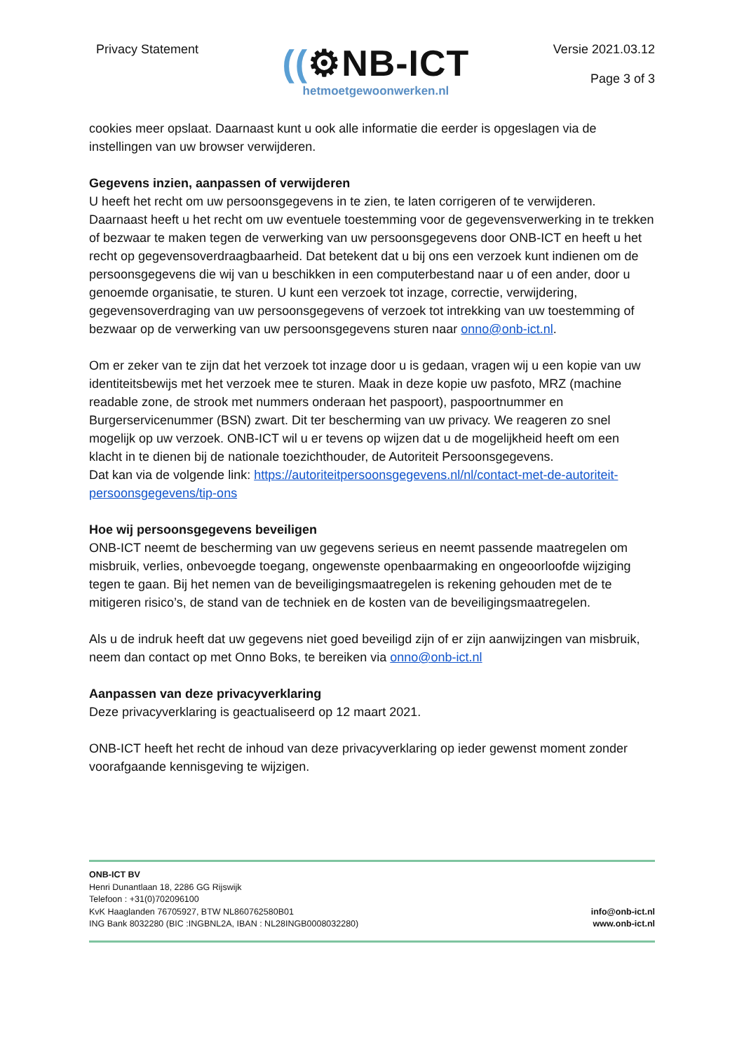Privacy Statement
((⚙NB-ICT
hetmoetgewoonwerken.nl
Versie 2021.03.12
Page 3 of 3
cookies meer opslaat. Daarnaast kunt u ook alle informatie die eerder is opgeslagen via de instellingen van uw browser verwijderen.
Gegevens inzien, aanpassen of verwijderen
U heeft het recht om uw persoonsgegevens in te zien, te laten corrigeren of te verwijderen. Daarnaast heeft u het recht om uw eventuele toestemming voor de gegevensverwerking in te trekken of bezwaar te maken tegen de verwerking van uw persoonsgegevens door ONB-ICT en heeft u het recht op gegevensoverdraagbaarheid. Dat betekent dat u bij ons een verzoek kunt indienen om de persoonsgegevens die wij van u beschikken in een computerbestand naar u of een ander, door u genoemde organisatie, te sturen. U kunt een verzoek tot inzage, correctie, verwijdering, gegevensoverdraging van uw persoonsgegevens of verzoek tot intrekking van uw toestemming of bezwaar op de verwerking van uw persoonsgegevens sturen naar onno@onb-ict.nl.
Om er zeker van te zijn dat het verzoek tot inzage door u is gedaan, vragen wij u een kopie van uw identiteitsbewijs met het verzoek mee te sturen. Maak in deze kopie uw pasfoto, MRZ (machine readable zone, de strook met nummers onderaan het paspoort), paspoortnummer en Burgerservicenummer (BSN) zwart. Dit ter bescherming van uw privacy. We reageren zo snel mogelijk op uw verzoek. ONB-ICT wil u er tevens op wijzen dat u de mogelijkheid heeft om een klacht in te dienen bij de nationale toezichthouder, de Autoriteit Persoonsgegevens.
Dat kan via de volgende link: https://autoriteitpersoonsgegevens.nl/nl/contact-met-de-autoriteit-persoonsgegevens/tip-ons
Hoe wij persoonsgegevens beveiligen
ONB-ICT neemt de bescherming van uw gegevens serieus en neemt passende maatregelen om misbruik, verlies, onbevoegde toegang, ongewenste openbaarmaking en ongeoorloofde wijziging tegen te gaan. Bij het nemen van de beveiligingsmaatregelen is rekening gehouden met de te mitigeren risico’s, de stand van de techniek en de kosten van de beveiligingsmaatregelen.
Als u de indruk heeft dat uw gegevens niet goed beveiligd zijn of er zijn aanwijzingen van misbruik, neem dan contact op met Onno Boks, te bereiken via onno@onb-ict.nl
Aanpassen van deze privacyverklaring
Deze privacyverklaring is geactualiseerd op 12 maart 2021.
ONB-ICT heeft het recht de inhoud van deze privacyverklaring op ieder gewenst moment zonder voorafgaande kennisgeving te wijzigen.
ONB-ICT BV
Henri Dunantlaan 18, 2286 GG Rijswijk
Telefoon : +31(0)702096100
KvK Haaglanden 76705927, BTW NL860762580B01
ING Bank 8032280 (BIC :INGBNL2A, IBAN : NL28INGB0008032280)
info@onb-ict.nl
www.onb-ict.nl